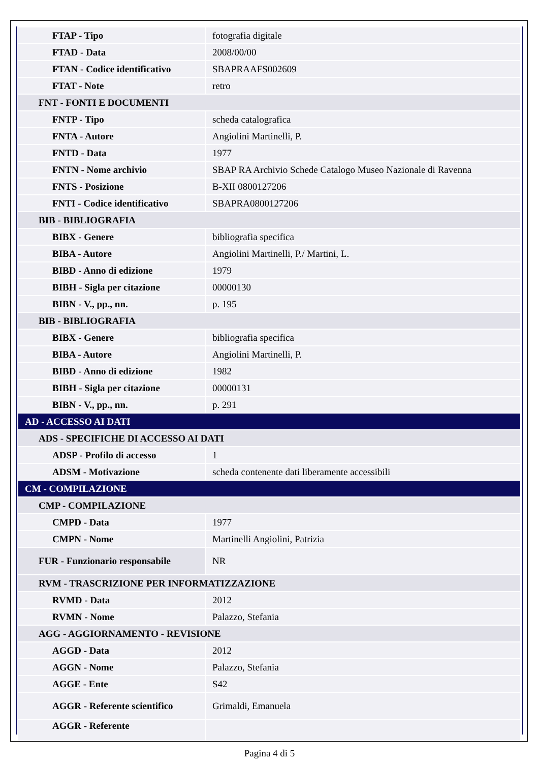| FTAP - Tipo | fotografia digitale |
| FTAD - Data | 2008/00/00 |
| FTAN - Codice identificativo | SBAPRAAFS002609 |
| FTAT - Note | retro |
| FNT - FONTI E DOCUMENTI | |
| FNTP - Tipo | scheda catalografica |
| FNTA - Autore | Angiolini Martinelli, P. |
| FNTD - Data | 1977 |
| FNTN - Nome archivio | SBAP RA Archivio Schede Catalogo Museo Nazionale di Ravenna |
| FNTS - Posizione | B-XII 0800127206 |
| FNTI - Codice identificativo | SBAPRA0800127206 |
| BIB - BIBLIOGRAFIA | |
| BIBX - Genere | bibliografia specifica |
| BIBA - Autore | Angiolini Martinelli, P./ Martini, L. |
| BIBD - Anno di edizione | 1979 |
| BIBH - Sigla per citazione | 00000130 |
| BIBN - V., pp., nn. | p. 195 |
| BIB - BIBLIOGRAFIA | |
| BIBX - Genere | bibliografia specifica |
| BIBA - Autore | Angiolini Martinelli, P. |
| BIBD - Anno di edizione | 1982 |
| BIBH - Sigla per citazione | 00000131 |
| BIBN - V., pp., nn. | p. 291 |
| AD - ACCESSO AI DATI | |
| ADS - SPECIFICHE DI ACCESSO AI DATI | |
| ADSP - Profilo di accesso | 1 |
| ADSM - Motivazione | scheda contenente dati liberamente accessibili |
| CM - COMPILAZIONE | |
| CMP - COMPILAZIONE | |
| CMPD - Data | 1977 |
| CMPN - Nome | Martinelli Angiolini, Patrizia |
| FUR - Funzionario responsabile | NR |
| RVM - TRASCRIZIONE PER INFORMATIZZAZIONE | |
| RVMD - Data | 2012 |
| RVMN - Nome | Palazzo, Stefania |
| AGG - AGGIORNAMENTO - REVISIONE | |
| AGGD - Data | 2012 |
| AGGN - Nome | Palazzo, Stefania |
| AGGE - Ente | S42 |
| AGGR - Referente scientifico | Grimaldi, Emanuela |
| AGGR - Referente | |
Pagina 4 di 5